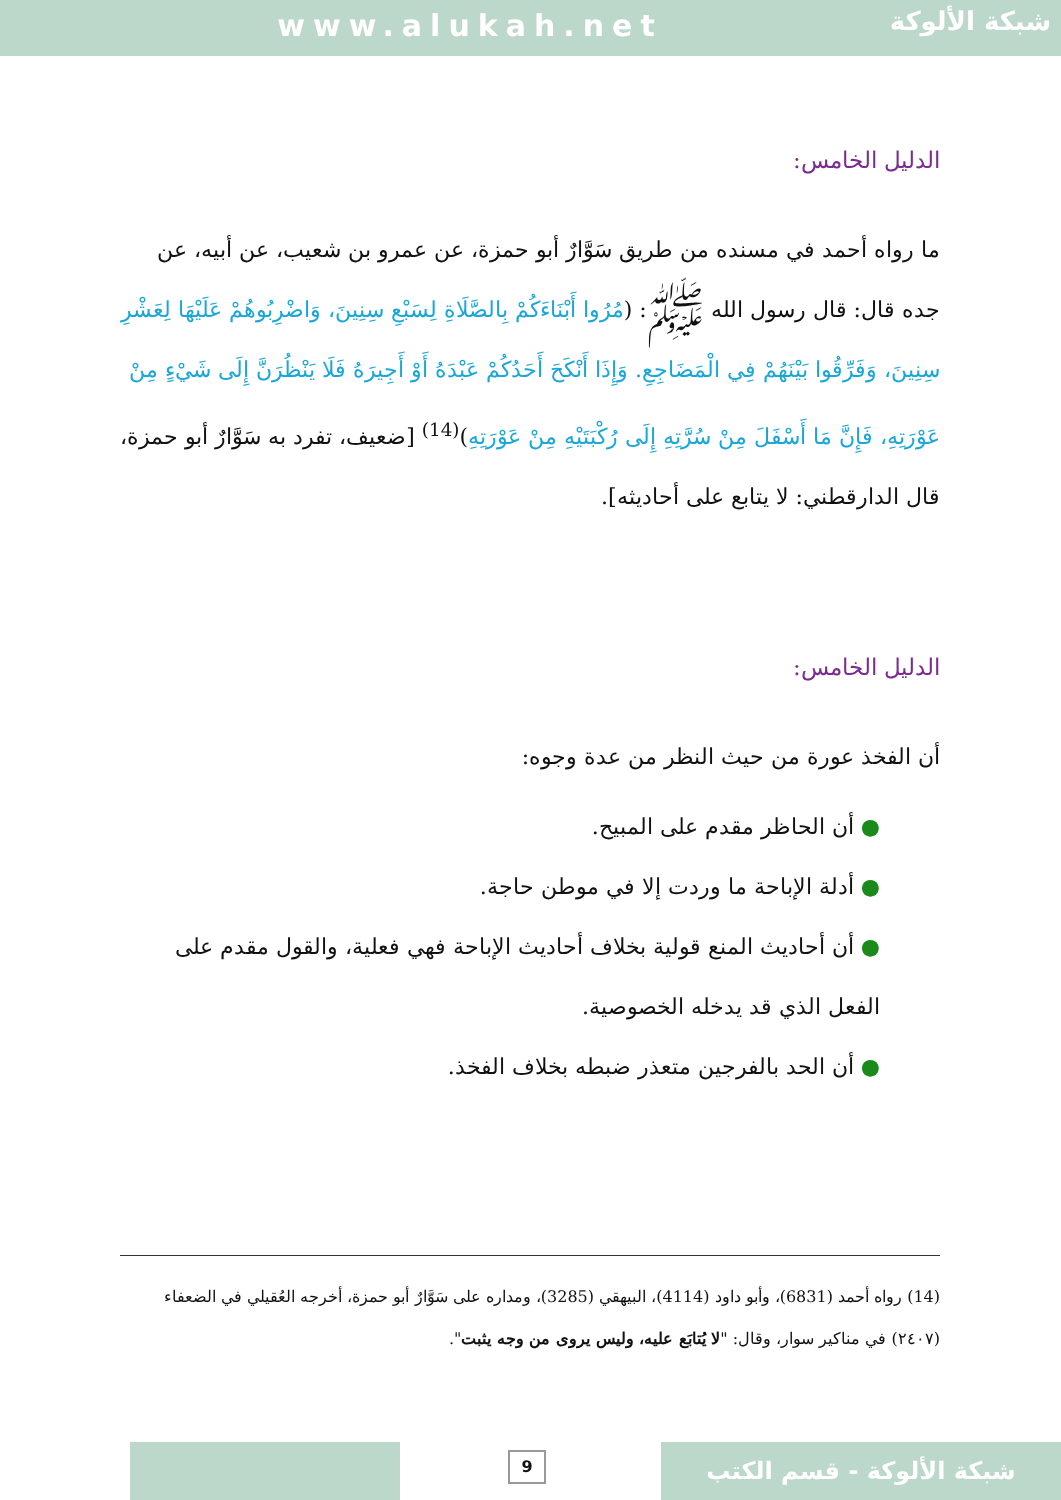www.alukah.net
شبكة الألوكة
الدليل الخامس:
ما رواه أحمد في مسنده من طريق سَوَّارٌ أبو حمزة، عن عمرو بن شعيب، عن أبيه، عن جده قال: قال رسول الله ﷺ: (مُرُوا أَبْنَاءَكُمْ بِالصَّلَاةِ لِسَبْعِ سِنِينَ، وَاضْرِبُوهُمْ عَلَيْهَا لِعَشْرِ سِنِينَ، وَفَرِّقُوا بَيْنَهُمْ فِي الْمَضَاجِعِ. وَإِذَا أَنْكَحَ أَحَدُكُمْ عَبْدَهُ أَوْ أَجِيرَهُ فَلَا يَنْظُرَنَّ إِلَى شَيْءٍ مِنْ عَوْرَتِهِ، فَإِنَّ مَا أَسْفَلَ مِنْ سُرَّتِهِ إِلَى رُكْبَتَيْهِ مِنْ عَوْرَتِهِ)<sup>(14)</sup> [ضعيف، تفرد به سَوَّارٌ أبو حمزة، قال الدارقطني: لا يتابع على أحاديثه].
الدليل الخامس:
أن الفخذ عورة من حيث النظر من عدة وجوه:
● أن الحاظر مقدم على المبيح.
● أدلة الإباحة ما وردت إلا في موطن حاجة.
● أن أحاديث المنع قولية بخلاف أحاديث الإباحة فهي فعلية، والقول مقدم على الفعل الذي قد يدخله الخصوصية.
● أن الحد بالفرجين متعذر ضبطه بخلاف الفخذ.
(14) رواه أحمد (6831)، وأبو داود (4114)، البيهقي (3285)، ومداره على سَوَّارٌ أبو حمزة، أخرجه العُقيلي في الضعفاء (٢٤٠٧) في مناكير سوار، وقال: "لا يُتابَع عليه، وليس يروى من وجه يثبت".
9 شبكة الألوكة - قسم الكتب